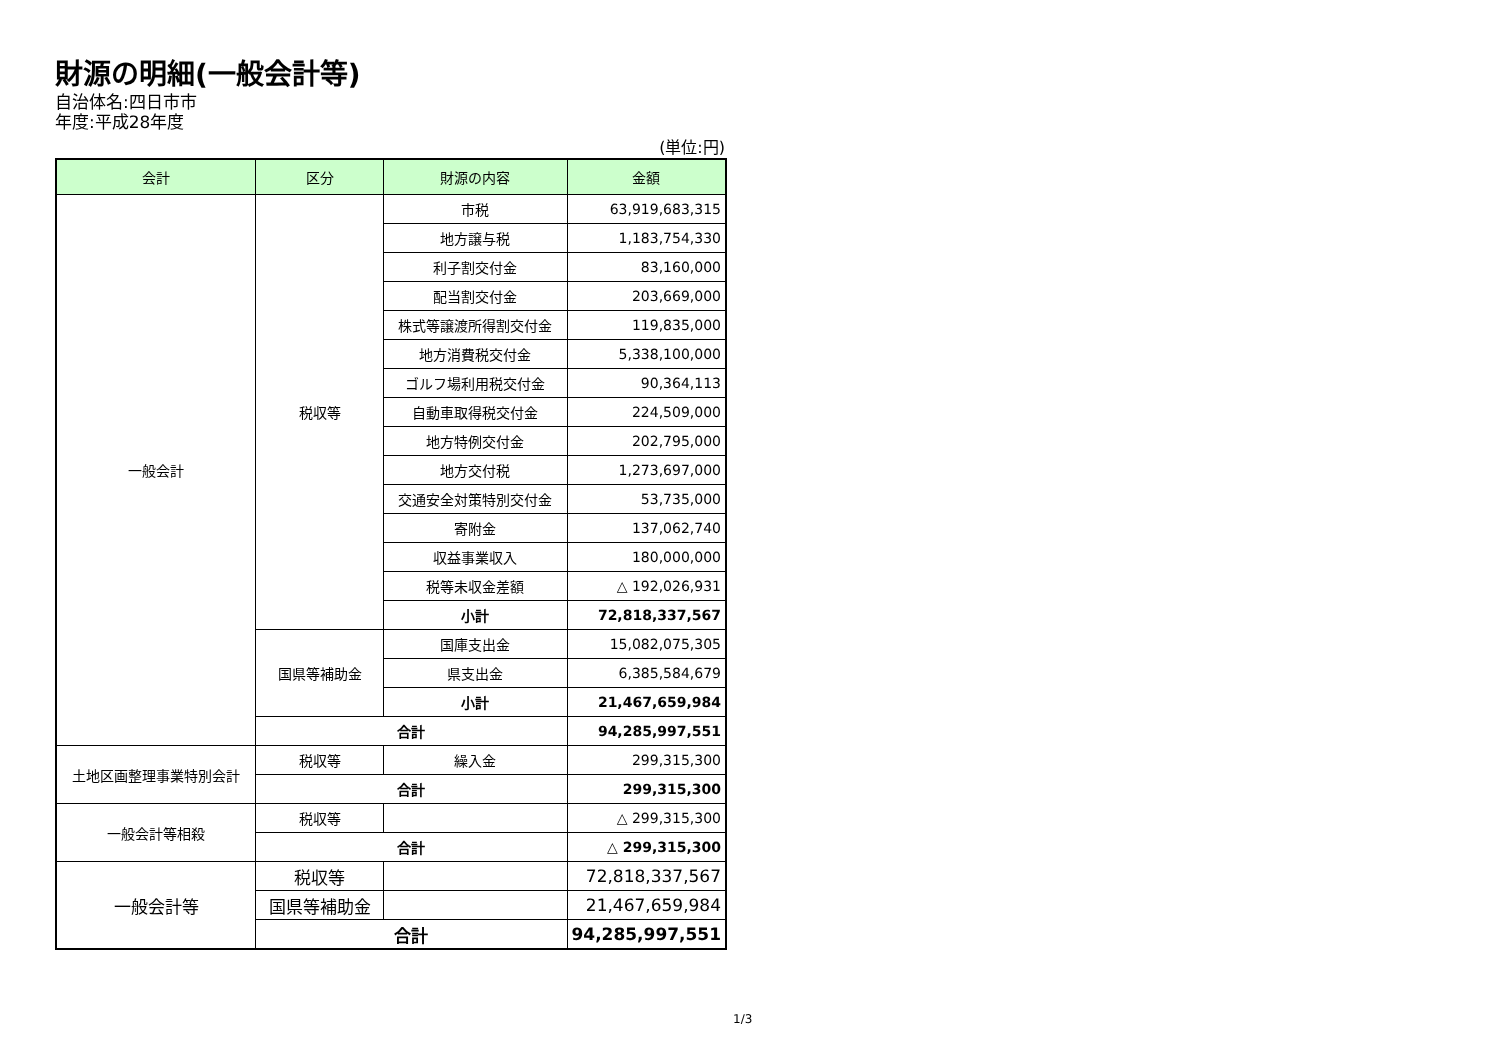財源の明細(一般会計等)
自治体名:四日市市
年度:平成28年度
(単位:円)
| 会計 | 区分 | 財源の内容 | 金額 |
| --- | --- | --- | --- |
| 一般会計 | 税収等 | 市税 | 63,919,683,315 |
| | | 地方譲与税 | 1,183,754,330 |
| | | 利子割交付金 | 83,160,000 |
| | | 配当割交付金 | 203,669,000 |
| | | 株式等譲渡所得割交付金 | 119,835,000 |
| | | 地方消費税交付金 | 5,338,100,000 |
| | | ゴルフ場利用税交付金 | 90,364,113 |
| | | 自動車取得税交付金 | 224,509,000 |
| | | 地方特例交付金 | 202,795,000 |
| | | 地方交付税 | 1,273,697,000 |
| | | 交通安全対策特別交付金 | 53,735,000 |
| | | 寄附金 | 137,062,740 |
| | | 収益事業収入 | 180,000,000 |
| | | 税等未収金差額 | △ 192,026,931 |
| | | 小計 | 72,818,337,567 |
| | 国県等補助金 | 国庫支出金 | 15,082,075,305 |
| | | 県支出金 | 6,385,584,679 |
| | | 小計 | 21,467,659,984 |
| | 合計 | | 94,285,997,551 |
| 土地区画整理事業特別会計 | 税収等 | 繰入金 | 299,315,300 |
| | 合計 | | 299,315,300 |
| 一般会計等相殺 | 税収等 | | △ 299,315,300 |
| | 合計 | | △ 299,315,300 |
| 一般会計等 | 税収等 | | 72,818,337,567 |
| | 国県等補助金 | | 21,467,659,984 |
| | 合計 | | 94,285,997,551 |
1/3